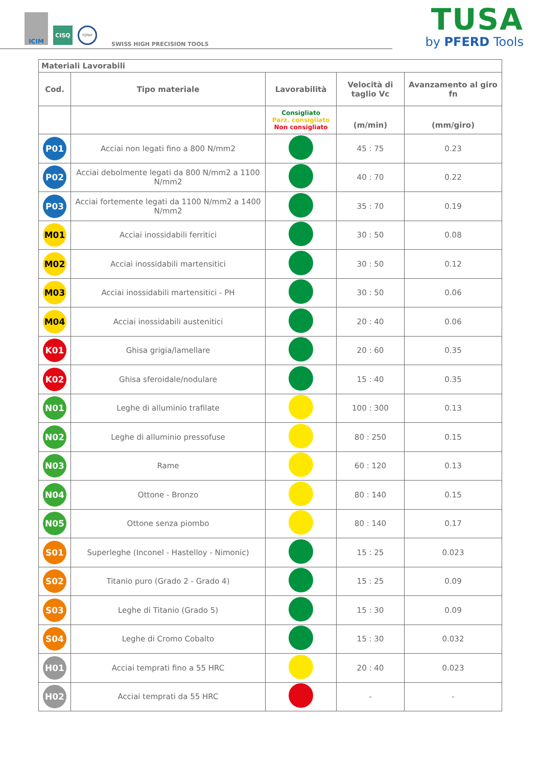ICIM
CISQ
IQNet
SWISS HIGH PRECISION TOOLS
TUSA
by PFERD Tools
| Materiali Lavorabili | | | | |
| Cod. | Tipo materiale | Lavorabilità | Velocità di taglio Vc | Avanzamento al giro fn |
| | | Consigliato Parz. consigliato Non consigliato | (m/min) | (mm/giro) |
| P01 | Acciai non legati fino a 800 N/mm2 | | 45 : 75 | 0.23 |
| P02 | Acciai debolmente legati da 800 N/mm2 a 1100 N/mm2 | | 40 : 70 | 0.22 |
| P03 | Acciai fortemente legati da 1100 N/mm2 a 1400 N/mm2 | | 35 : 70 | 0.19 |
| M01 | Acciai inossidabili ferritici | | 30 : 50 | 0.08 |
| M02 | Acciai inossidabili martensitici | | 30 : 50 | 0.12 |
| M03 | Acciai inossidabili martensitici - PH | | 30 : 50 | 0.06 |
| M04 | Acciai inossidabili austenitici | | 20 : 40 | 0.06 |
| K01 | Ghisa grigia/lamellare | | 20 : 60 | 0.35 |
| K02 | Ghisa sferoidale/nodulare | | 15 : 40 | 0.35 |
| N01 | Leghe di alluminio trafilate | | 100 : 300 | 0.13 |
| N02 | Leghe di alluminio pressofuse | | 80 : 250 | 0.15 |
| N03 | Rame | | 60 : 120 | 0.13 |
| N04 | Ottone - Bronzo | | 80 : 140 | 0.15 |
| N05 | Ottone senza piombo | | 80 : 140 | 0.17 |
| S01 | Superleghe (Inconel - Hastelloy - Nimonic) | | 15 : 25 | 0.023 |
| S02 | Titanio puro (Grado 2 - Grado 4) | | 15 : 25 | 0.09 |
| S03 | Leghe di Titanio (Grado 5) | | 15 : 30 | 0.09 |
| S04 | Leghe di Cromo Cobalto | | 15 : 30 | 0.032 |
| H01 | Acciai temprati fino a 55 HRC | | 20 : 40 | 0.023 |
| H02 | Acciai temprati da 55 HRC | | - | - |